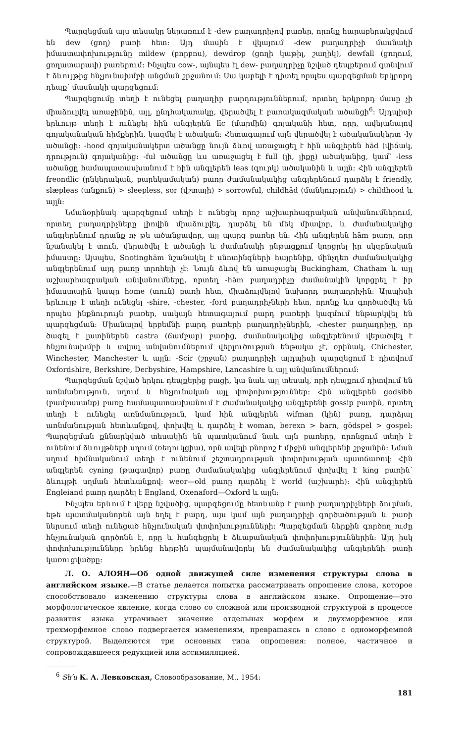Պարզեցման այս տեսակը ներառում է -dew բաղադրիչով բառեր, որոնք հարաբերակցվում են dew (ցող) բառի հետ: Այդ մասին է վկայում -dew բաղադրիչի մասնակի իմաստափոխությունը mildew (բորբոս), dewdrop (ցողի կաթիլ, շաղիկ), dewfall (ցողում, ցողատարափ) բառերում: Ինչպես cow-, այնպես էլ dew- բաղադրիչը նշված դեպքերում գտնվում է ձևույթից հնչյունախմբի անցման շրջանում: Սա կարելի է դիտել որպես պարզեցման երկրորդ դեպք՝ մասնակի պարզեցում:
Պարզեցումը տեղի է ունեցել բաղադիր բարդություններում, որտեղ երկրորդ մասը չի միաձուլվել առաջինին, այլ, ընդհակառակը, վերածվել է բառակազմական ածանցի<sup>6</sup>: Այդպիսի երևույթ տեղի է ունեցել հին անգլերեն līc (մարմին) գոյականի հետ, որը, ավելանալով գոյականական հիմքերին, կազմել է ածական: Հետագայում այն վերածվել է ածականակերտ -ly ածանցի: -hood գոյականակերտ ածանցը նույն ձևով առաջացել է հին անգլերեն hād (վիճակ, դրություն) գոյականից: -ful ածանցը ևս առաջացել է full (լի, լիքը) ածականից, կամ՝ -less ածանցը համապատասխանում է հին անգլերեն leas (զուրկ) ածականին և այլն: Հին անգլերեն freondlic (ընկերական, բարեկամական) բառը ժամանակակից անգլերենում դարձել է friendly, slæpleas (անքուն) > sleepless, sor (վշտալի) > sorrowful, childhād (մանկություն) > childhood և այլն:
Նմանօրինակ պարզեցում տեղի է ունեցել որոշ աշխարհագրական անվանումներում, որտեղ բաղադրիչները լիովին միաձուլվել, դարձել են մեկ միավոր, և ժամանակակից անգլերենում դրանք ոչ թե ածանցավոր, այլ պարզ բառեր են: Հին անգլերեն hām բառը, որը նշանակել է տուն, վերածվել է ածանցի և ժամանակի ընթացքում կորցրել իր սկզբնական իմաստը: Այսպես, Snotinghām նշանակել է սնոտինգների հայրենիք, մինչդեռ ժամանակակից անգլերենում այդ բառը տրոհելի չէ: Նույն ձևով են առաջացել Buckingham, Chatham և այլ աշխարհագրական անվանումները, որտեղ -hām բաղադրիչը ժամանակին կորցրել է իր իմաստային կապը home (տուն) բառի հետ, միաձուլվելով նախորդ բաղադրիչին: Այսպիսի երևույթ է տեղի ունեցել -shire, -chester, -ford բաղադրիչների հետ, որոնք ևս գործածվել են որպես ինքնուրույն բառեր, սակայն հետագայում բարդ բառերի կազմում ենթարկվել են պարզեցման: Միանալով երբեմնի բարդ բառերի բաղադրիչներին, -chester բաղադրիչը, որ ծագել է լատիներեն castra (ճամբար) բառից, ժամանակակից անգլերենում վերածվել է հնչյունախմբի և տվյալ անվանումներում վերլուծության ենթակա չէ, օրինակ, Chichester, Winchester, Manchester և այլն: -Scir (շրջան) բաղադրիչի այդպիսի պարզեցում է դիտվում Oxfordshire, Berkshire, Derbyshire, Hampshire, Lancashire և այլ անվանումներում:
Պարզեցման նշված երկու դեպքերից բացի, կա նաև այլ տեսակ, որի դեպքում դիտվում են առնմանություն, սղում և հնչյունական այլ փոփոխություններ: Հին անգլերեն godsibb (բամբասանք) բառը համապատասխանում է ժամանակակից անգլերենի gossip բառին, որտեղ տեղի է ունեցել առնմանություն, կամ հին անգլերեն wifman (կին) բառը, դարձյալ առնմանության հետևանքով, փոխվել և դարձել է woman, berexn > barn, gōdspel > gospel: Պարզեցման քննարկված տեսակին են պատկանում նաև այն բառերը, որոնցում տեղի է ունենում ձևույթների սղում (ռեդուկցիա), որն ավելի քնորոշ է միջին անգլերենի շրջանին: Նման սղում հիմնականում տեղի է ունենում շեշտադրության փոփոխության պատճառով: Հին անգլերեն cyning (թագավոր) բառը ժամանակակից անգլերենում փոխվել է king բառին՝ ձևույթի սղման հետևանքով: weor—old բառը դարձել է world (աշխարհ): Հին անգլերեն Engleiand բառը դարձել է England, Oxenaford—Oxford և այլն:
Ինչպես երևում է վերը նշվածից, պարզեցումը հետևանք է բառի բաղադրիչների ձուլման, եթե պատմականորեն այն եղել է բարդ, այս կամ այն բաղադրիչի գործածության և բառի ներսում տեղի ունեցած հնչյունական փոփոխությունների: Պարզեցման ներքին գործող ուժը հնչյունական գործոնն է, որը և հանգեցրել է ձևաբանական փոփոխություններին: Այդ իսկ փոփոխությունները իրենց հերթին պայմանավորել են ժամանակակից անգլերենի բառի կառուցվածքը:
Л. О. АЛОЯН—Об одной движущей силе изменения структуры слова в английском языке.—В статье делается попытка рассматривать опрощение слова, которое способствовало изменению структуры слова в английском языке. Опрощение—это морфологическое явление, когда слово со сложной или производной структурой в процессе развития языка утрачивает значение отдельных морфем и двухморфемное или трехморфемное слово подвергается изменениям, превращаясь в слово с одноморфемной структурой. Выделяются три основных типа опрощения: полное, частичное и сопровождавшееся редукцией или ассимиляцией.
<sup>6</sup> Տե՛ս К. А. Левковская, Словообразование, М., 1954:
181